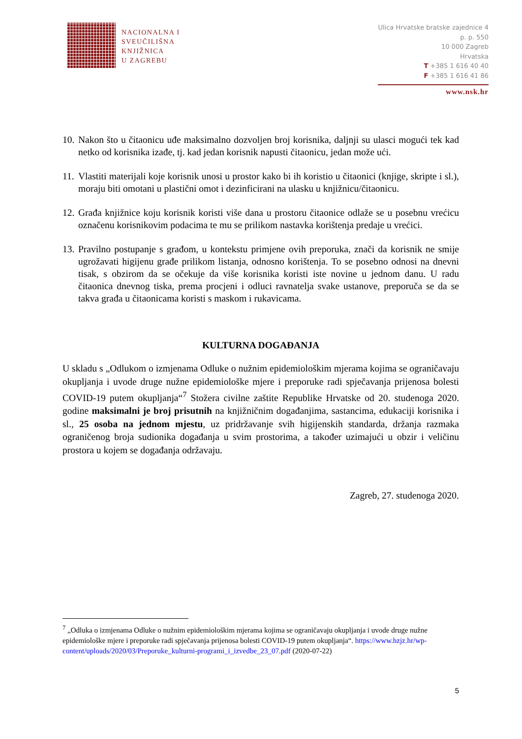NACIONALNA I
SVEUČILIŠNA
KNJIŽNICA
U ZAGREBU
Ulica Hrvatske bratske zajednice 4
p. p. 550
10 000 Zagreb
Hrvatska
T +385 1 616 40 40
F +385 1 616 41 86
www.nsk.hr
10. Nakon što u čitaonicu uđe maksimalno dozvoljen broj korisnika, daljnji su ulasci mogući tek kad netko od korisnika izađe, tj. kad jedan korisnik napusti čitaonicu, jedan može ući.
11. Vlastiti materijali koje korisnik unosi u prostor kako bi ih koristio u čitaonici (knjige, skripte i sl.), moraju biti omotani u plastični omot i dezinficirani na ulasku u knjižnicu/čitaonicu.
12. Građa knjižnice koju korisnik koristi više dana u prostoru čitaonice odlaže se u posebnu vrećicu označenu korisnikovim podacima te mu se prilikom nastavka korištenja predaje u vrećici.
13. Pravilno postupanje s građom, u kontekstu primjene ovih preporuka, znači da korisnik ne smije ugrožavati higijenu građe prilikom listanja, odnosno korištenja. To se posebno odnosi na dnevni tisak, s obzirom da se očekuje da više korisnika koristi iste novine u jednom danu. U radu čitaonica dnevnog tiska, prema procjeni i odluci ravnatelja svake ustanove, preporuča se da se takva građa u čitaonicama koristi s maskom i rukavicama.
KULTURNA DOGAĐANJA
U skladu s „Odlukom o izmjenama Odluke o nužnim epidemiološkim mjerama kojima se ograničavaju okupljanja i uvode druge nužne epidemiološke mjere i preporuke radi spječavanja prijenosa bolesti COVID-19 putem okupljanja“<sup>7</sup> Stožera civilne zaštite Republike Hrvatske od 20. studenoga 2020. godine maksimalni je broj prisutnih na knjižničnim događanjima, sastancima, edukaciji korisnika i sl., 25 osoba na jednom mjestu, uz pridržavanje svih higijenskih standarda, držanja razmaka ograničenog broja sudionika događanja u svim prostorima, a također uzimajući u obzir i veličinu prostora u kojem se događanja održavaju.
Zagreb, 27. studenoga 2020.
<sup>7</sup> „Odluka o izmjenama Odluke o nužnim epidemiološkim mjerama kojima se ograničavaju okupljanja i uvode druge nužne epidemiološke mjere i preporuke radi spječavanja prijenosa bolesti COVID-19 putem okupljanja“. https://www.hzjz.hr/wp-content/uploads/2020/03/Preporuke_kulturni-programi_i_izvedbe_23_07.pdf (2020-07-22)
5